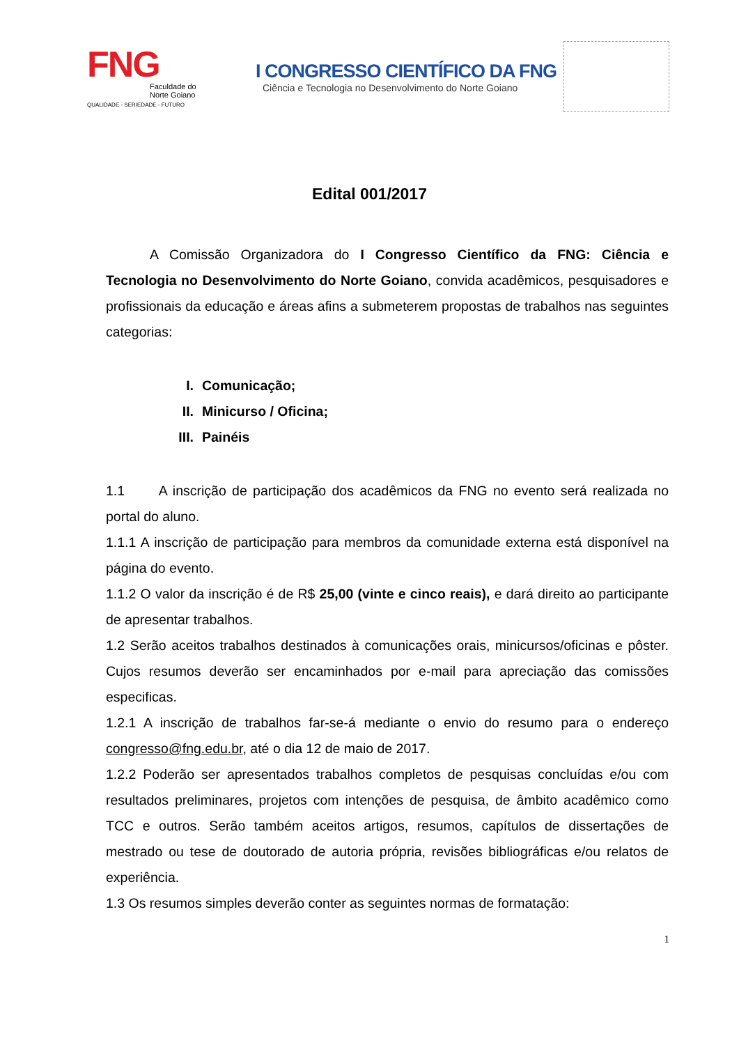FNG
Faculdade do
Norte Goiano
QUALIDADE - SERIEDADE - FUTURO
I CONGRESSO CIENTÍFICO DA FNG
Ciência e Tecnologia no Desenvolvimento do Norte Goiano
Edital 001/2017
A Comissão Organizadora do I Congresso Científico da FNG: Ciência e Tecnologia no Desenvolvimento do Norte Goiano, convida acadêmicos, pesquisadores e profissionais da educação e áreas afins a submeterem propostas de trabalhos nas seguintes categorias:
I. Comunicação;
II. Minicurso / Oficina;
III. Painéis
1.1 A inscrição de participação dos acadêmicos da FNG no evento será realizada no portal do aluno.
1.1.1 A inscrição de participação para membros da comunidade externa está disponível na página do evento.
1.1.2 O valor da inscrição é de R$ 25,00 (vinte e cinco reais), e dará direito ao participante de apresentar trabalhos.
1.2 Serão aceitos trabalhos destinados à comunicações orais, minicursos/oficinas e pôster. Cujos resumos deverão ser encaminhados por e-mail para apreciação das comissões especificas.
1.2.1 A inscrição de trabalhos far-se-á mediante o envio do resumo para o endereço congresso@fng.edu.br, até o dia 12 de maio de 2017.
1.2.2 Poderão ser apresentados trabalhos completos de pesquisas concluídas e/ou com resultados preliminares, projetos com intenções de pesquisa, de âmbito acadêmico como TCC e outros. Serão também aceitos artigos, resumos, capítulos de dissertações de mestrado ou tese de doutorado de autoria própria, revisões bibliográficas e/ou relatos de experiência.
1.3 Os resumos simples deverão conter as seguintes normas de formatação:
1